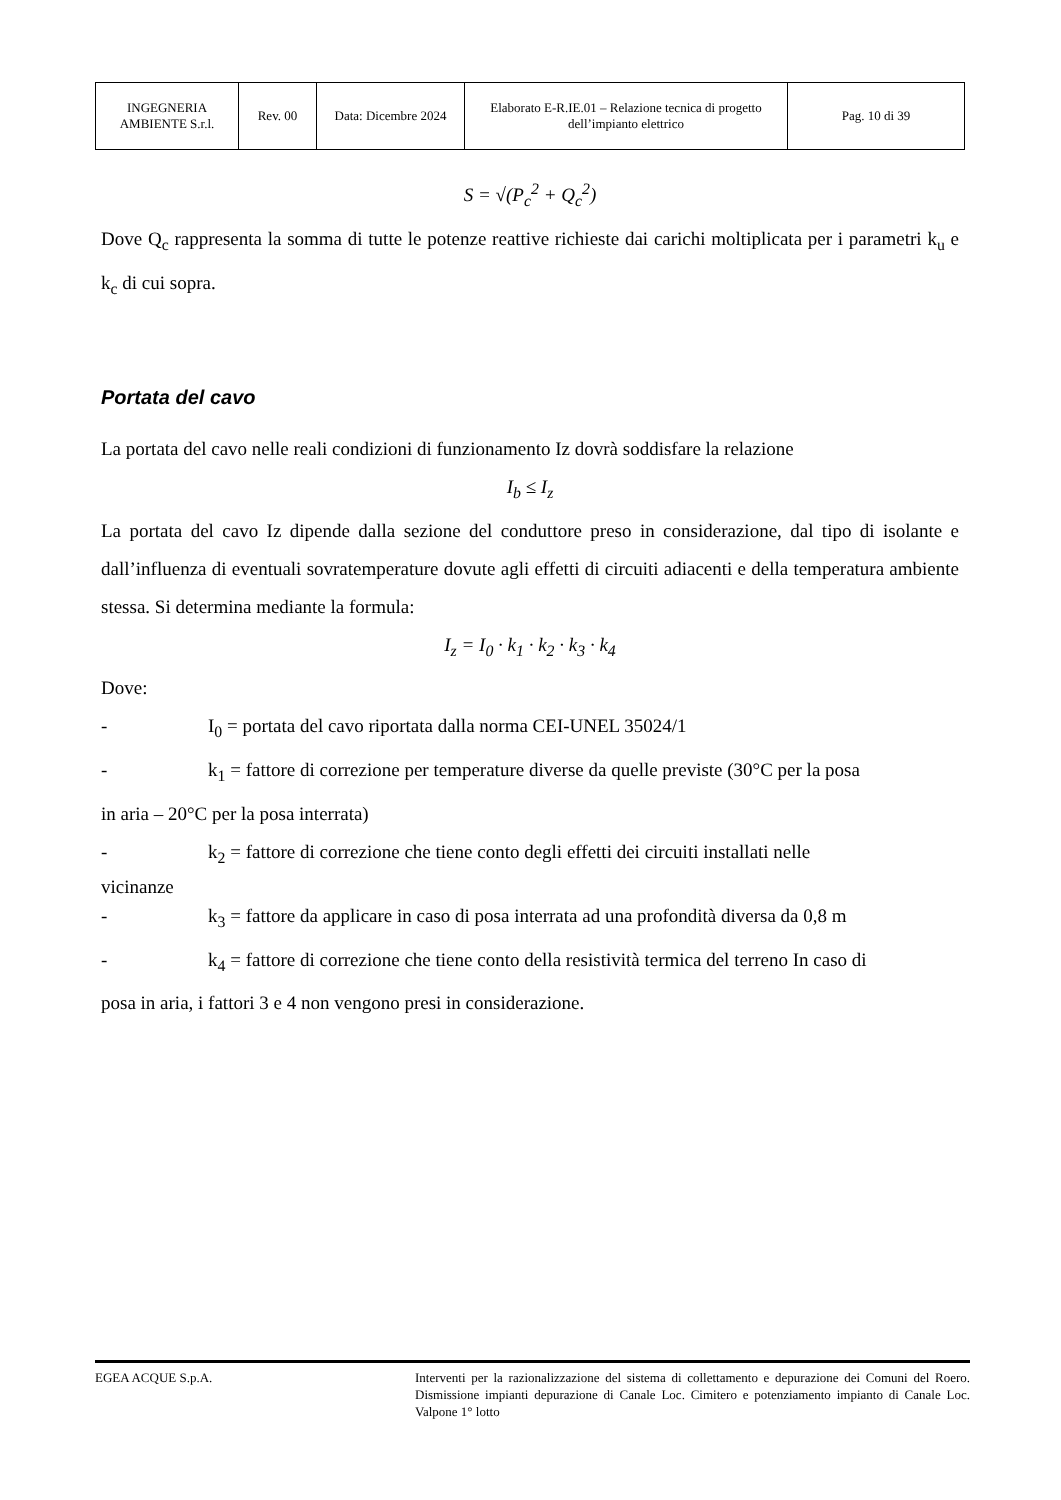| INGEGNERIA AMBIENTE S.r.l. | Rev. 00 | Data: Dicembre 2024 | Elaborato E-R.IE.01 – Relazione tecnica di progetto dell’impianto elettrico | Pag. 10 di 39 |
S = √(P<sub>c</sub><sup>2</sup> + Q<sub>c</sub><sup>2</sup>)
Dove Q<sub>c</sub> rappresenta la somma di tutte le potenze reattive richieste dai carichi moltiplicata per i parametri k<sub>u</sub> e k<sub>c</sub> di cui sopra.
Portata del cavo
La portata del cavo nelle reali condizioni di funzionamento Iz dovrà soddisfare la relazione
I<sub>b</sub> ≤ I<sub>z</sub>
La portata del cavo Iz dipende dalla sezione del conduttore preso in considerazione, dal tipo di isolante e dall’influenza di eventuali sovratemperature dovute agli effetti di circuiti adiacenti e della temperatura ambiente stessa. Si determina mediante la formula:
I<sub>z</sub> = I<sub>0</sub> · k<sub>1</sub> · k<sub>2</sub> · k<sub>3</sub> · k<sub>4</sub>
Dove:
- I<sub>0</sub> = portata del cavo riportata dalla norma CEI-UNEL 35024/1
- k<sub>1</sub> = fattore di correzione per temperature diverse da quelle previste (30°C per la posa
in aria – 20°C per la posa interrata)
- k<sub>2</sub> = fattore di correzione che tiene conto degli effetti dei circuiti installati nelle
vicinanze
- k<sub>3</sub> = fattore da applicare in caso di posa interrata ad una profondità diversa da 0,8 m
- k<sub>4</sub> = fattore di correzione che tiene conto della resistività termica del terreno In caso di
posa in aria, i fattori 3 e 4 non vengono presi in considerazione.
EGEA ACQUE S.p.A. Interventi per la razionalizzazione del sistema di collettamento e depurazione dei Comuni del Roero. Dismissione impianti depurazione di Canale Loc. Cimitero e potenziamento impianto di Canale Loc. Valpone 1° lotto